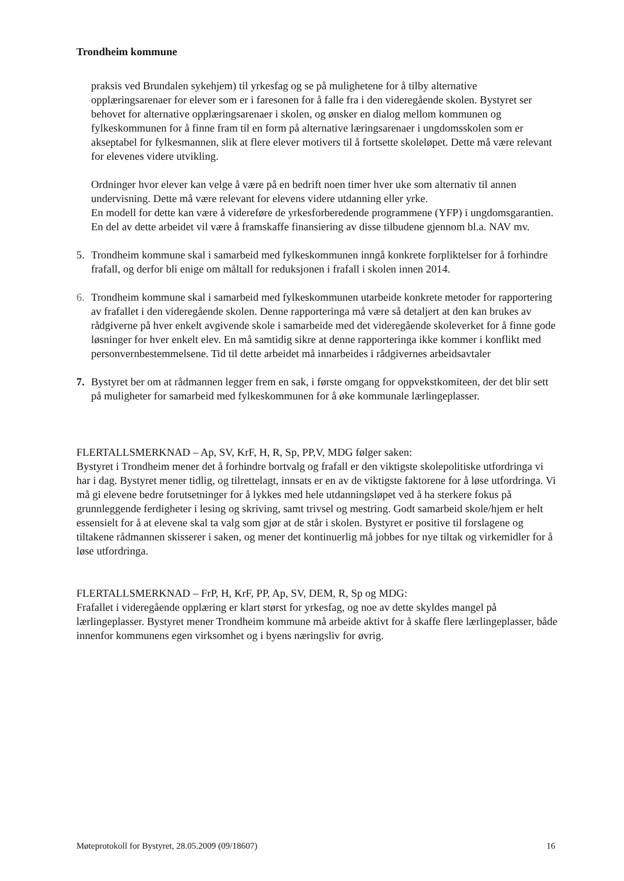Trondheim kommune
praksis ved Brundalen sykehjem) til yrkesfag og se på mulighetene for å tilby alternative opplæringsarenaer for elever som er i faresonen for å falle fra i den videregående skolen. Bystyret ser behovet for alternative opplæringsarenaer i skolen, og ønsker en dialog mellom kommunen og fylkeskommunen for å finne fram til en form på alternative læringsarenaer i ungdomsskolen som er akseptabel for fylkesmannen, slik at flere elever motivers til å fortsette skoleløpet. Dette må være relevant for elevenes videre utvikling.
Ordninger hvor elever kan velge å være på en bedrift noen timer hver uke som alternativ til annen undervisning. Dette må være relevant for elevens videre utdanning eller yrke.
En modell for dette kan være å videreføre de yrkesforberedende programmene (YFP) i ungdomsgarantien. En del av dette arbeidet vil være å framskaffe finansiering av disse tilbudene gjennom bl.a. NAV mv.
5. Trondheim kommune skal i samarbeid med fylkeskommunen inngå konkrete forpliktelser for å forhindre frafall, og derfor bli enige om måltall for reduksjonen i frafall i skolen innen 2014.
6. Trondheim kommune skal i samarbeid med fylkeskommunen utarbeide konkrete metoder for rapportering av frafallet i den videregående skolen. Denne rapporteringa må være så detaljert at den kan brukes av rådgiverne på hver enkelt avgivende skole i samarbeide med det videregående skoleverket for å finne gode løsninger for hver enkelt elev. En må samtidig sikre at denne rapporteringa ikke kommer i konflikt med personvernbestemmelsene. Tid til dette arbeidet må innarbeides i rådgivernes arbeidsavtaler
7. Bystyret ber om at rådmannen legger frem en sak, i første omgang for oppvekstkomiteen, der det blir sett på muligheter for samarbeid med fylkeskommunen for å øke kommunale lærlingeplasser.
FLERTALLSMERKNAD – Ap, SV, KrF, H, R, Sp, PP,V, MDG følger saken:
Bystyret i Trondheim mener det å forhindre bortvalg og frafall er den viktigste skolepolitiske utfordringa vi har i dag. Bystyret mener tidlig, og tilrettelagt, innsats er en av de viktigste faktorene for å løse utfordringa. Vi må gi elevene bedre forutsetninger for å lykkes med hele utdanningsløpet ved å ha sterkere fokus på grunnleggende ferdigheter i lesing og skriving, samt trivsel og mestring. Godt samarbeid skole/hjem er helt essensielt for å at elevene skal ta valg som gjør at de står i skolen. Bystyret er positive til forslagene og tiltakene rådmannen skisserer i saken, og mener det kontinuerlig må jobbes for nye tiltak og virkemidler for å løse utfordringa.
FLERTALLSMERKNAD – FrP, H, KrF, PP, Ap, SV, DEM, R, Sp og MDG:
Frafallet i videregående opplæring er klart størst for yrkesfag, og noe av dette skyldes mangel på lærlingeplasser. Bystyret mener Trondheim kommune må arbeide aktivt for å skaffe flere lærlingeplasser, både innenfor kommunens egen virksomhet og i byens næringsliv for øvrig.
Møteprotokoll for Bystyret, 28.05.2009 (09/18607) 16